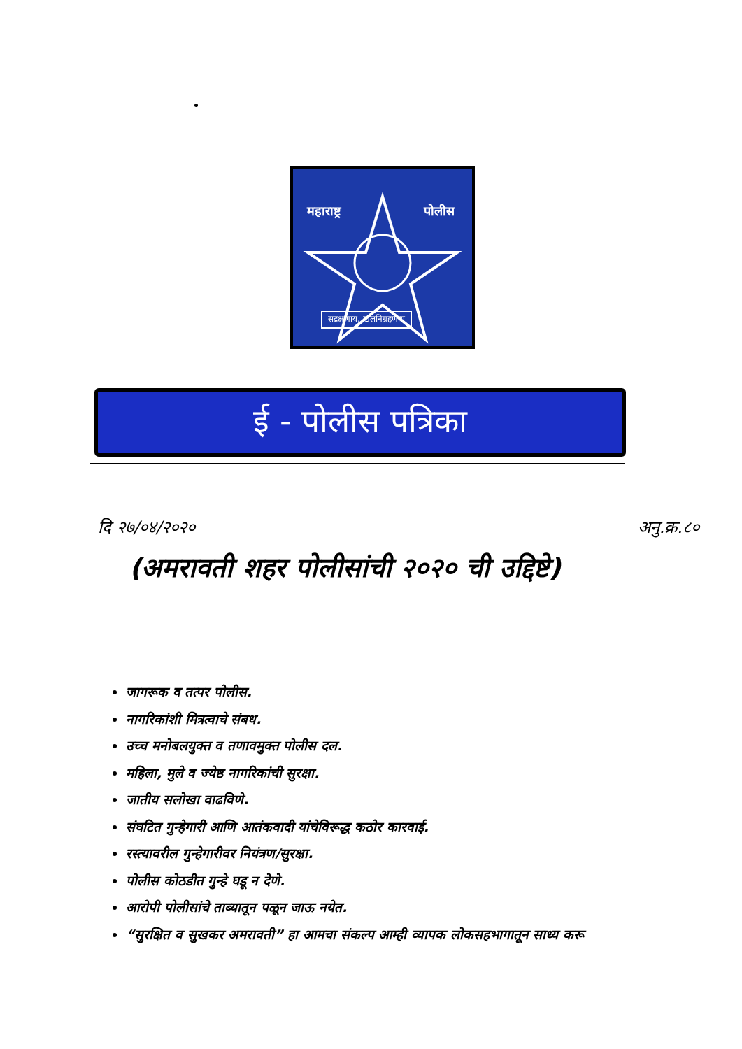महाराष्ट्र पोलीस
सद्रक्षणाय, खलनिग्रहणाय
ई - पोलीस पत्रिका
दि २७/०४/२०२० अनु.क्र.८०
(अमरावती शहर पोलीसांची २०२० ची उद्दिष्टे)
जागरूक व तत्पर पोलीस.
नागरिकांशी मित्रत्वाचे संबध.
उच्च मनोबलयुक्त व तणावमुक्त पोलीस दल.
महिला, मुले व ज्येष्ठ नागरिकांची सुरक्षा.
जातीय सलोखा वाढविणे.
संघटित गुन्हेगारी आणि आतंकवादी यांचेविरूद्ध कठोर कारवाई.
रस्त्यावरील गुन्हेगारीवर नियंत्रण/सुरक्षा.
पोलीस कोठडीत गुन्हे घडू न देणे.
आरोपी पोलीसांचे ताब्यातून पळून जाऊ नयेत.
“सुरक्षित व सुखकर अमरावती” हा आमचा संकल्प आम्ही व्यापक लोकसहभागातून साध्य करू